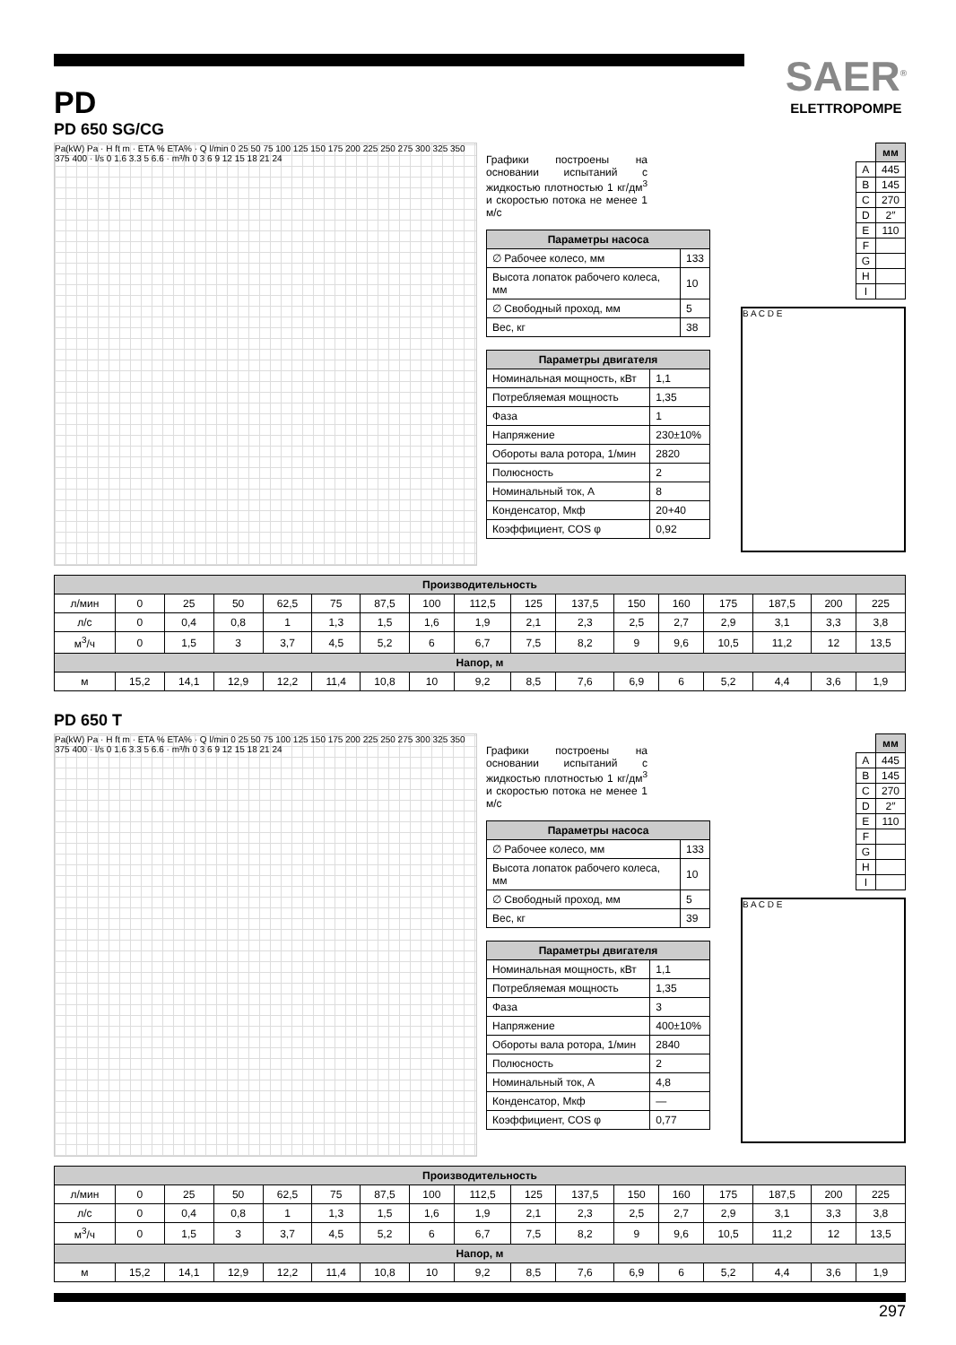SAER<sup>®</sup>
ELETTROPOMPE
PD
PD 650 SG/CG
Pa(kW) Pa · H ft m · ETA % ETA% · Q l/min 0 25 50 75 100 125 150 175 200 225 250 275 300 325 350 375 400 · l/s 0 1.6 3.3 5 6.6 · m³/h 0 3 6 9 12 15 18 21 24
Графики построены на основании испытаний с жидкостью плотностью 1 кг/дм<sup>3</sup> и скоростью потока не менее 1 м/с
| Параметры насоса | |
| --- | --- |
| ∅ Рабочее колесо, мм | 133 |
| Высота лопаток рабочего колеса, мм | 10 |
| ∅ Свободный проход, мм | 5 |
| Вес, кг | 38 |
| Параметры двигателя | |
| --- | --- |
| Номинальная мощность, кВт | 1,1 |
| Потребляемая мощность | 1,35 |
| Фаза | 1 |
| Напряжение | 230±10% |
| Обороты вала ротора, 1/мин | 2820 |
| Полюсность | 2 |
| Номинальный ток, А | 8 |
| Конденсатор, Мкф | 20+40 |
| Коэффициент, COS φ | 0,92 |
| | мм |
| A | 445 |
| B | 145 |
| C | 270 |
| D | 2″ |
| E | 110 |
| F | |
| G | |
| H | |
| I | |
B A C D E
| Производительность | | | | | | | | | | | | | | | | |
| --- | --- | --- | --- | --- | --- | --- | --- | --- | --- | --- | --- | --- | --- | --- | --- | --- |
| л/мин | 0 | 25 | 50 | 62,5 | 75 | 87,5 | 100 | 112,5 | 125 | 137,5 | 150 | 160 | 175 | 187,5 | 200 | 225 |
| л/с | 0 | 0,4 | 0,8 | 1 | 1,3 | 1,5 | 1,6 | 1,9 | 2,1 | 2,3 | 2,5 | 2,7 | 2,9 | 3,1 | 3,3 | 3,8 |
| м<sup>3</sup>/ч | 0 | 1,5 | 3 | 3,7 | 4,5 | 5,2 | 6 | 6,7 | 7,5 | 8,2 | 9 | 9,6 | 10,5 | 11,2 | 12 | 13,5 |
| Напор, м | | | | | | | | | | | | | | | | |
| м | 15,2 | 14,1 | 12,9 | 12,2 | 11,4 | 10,8 | 10 | 9,2 | 8,5 | 7,6 | 6,9 | 6 | 5,2 | 4,4 | 3,6 | 1,9 |
PD 650 T
Pa(kW) Pa · H ft m · ETA % ETA% · Q l/min 0 25 50 75 100 125 150 175 200 225 250 275 300 325 350 375 400 · l/s 0 1.6 3.3 5 6.6 · m³/h 0 3 6 9 12 15 18 21 24
Графики построены на основании испытаний с жидкостью плотностью 1 кг/дм<sup>3</sup> и скоростью потока не менее 1 м/с
| Параметры насоса | |
| --- | --- |
| ∅ Рабочее колесо, мм | 133 |
| Высота лопаток рабочего колеса, мм | 10 |
| ∅ Свободный проход, мм | 5 |
| Вес, кг | 39 |
| Параметры двигателя | |
| --- | --- |
| Номинальная мощность, кВт | 1,1 |
| Потребляемая мощность | 1,35 |
| Фаза | 3 |
| Напряжение | 400±10% |
| Обороты вала ротора, 1/мин | 2840 |
| Полюсность | 2 |
| Номинальный ток, А | 4,8 |
| Конденсатор, Мкф | — |
| Коэффициент, COS φ | 0,77 |
| | мм |
| A | 445 |
| B | 145 |
| C | 270 |
| D | 2″ |
| E | 110 |
| F | |
| G | |
| H | |
| I | |
B A C D E
| Производительность | | | | | | | | | | | | | | | | |
| --- | --- | --- | --- | --- | --- | --- | --- | --- | --- | --- | --- | --- | --- | --- | --- | --- |
| л/мин | 0 | 25 | 50 | 62,5 | 75 | 87,5 | 100 | 112,5 | 125 | 137,5 | 150 | 160 | 175 | 187,5 | 200 | 225 |
| л/с | 0 | 0,4 | 0,8 | 1 | 1,3 | 1,5 | 1,6 | 1,9 | 2,1 | 2,3 | 2,5 | 2,7 | 2,9 | 3,1 | 3,3 | 3,8 |
| м<sup>3</sup>/ч | 0 | 1,5 | 3 | 3,7 | 4,5 | 5,2 | 6 | 6,7 | 7,5 | 8,2 | 9 | 9,6 | 10,5 | 11,2 | 12 | 13,5 |
| Напор, м | | | | | | | | | | | | | | | | |
| м | 15,2 | 14,1 | 12,9 | 12,2 | 11,4 | 10,8 | 10 | 9,2 | 8,5 | 7,6 | 6,9 | 6 | 5,2 | 4,4 | 3,6 | 1,9 |
297